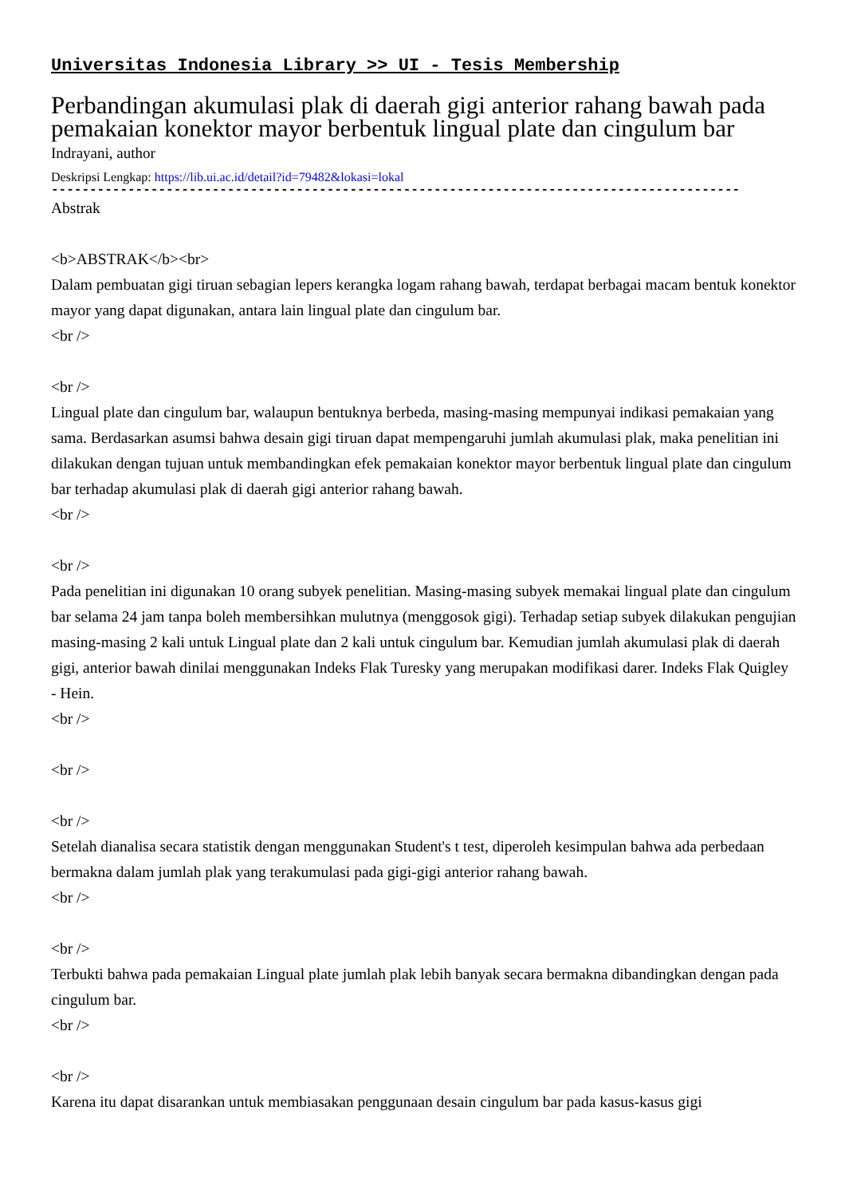Universitas Indonesia Library >> UI - Tesis Membership
Perbandingan akumulasi plak di daerah gigi anterior rahang bawah pada pemakaian konektor mayor berbentuk lingual plate dan cingulum bar
Indrayani, author
Deskripsi Lengkap: https://lib.ui.ac.id/detail?id=79482&lokasi=lokal
------------------------------------------------------------------------------------------
Abstrak
<b>ABSTRAK</b><br>
Dalam pembuatan gigi tiruan sebagian lepers kerangka logam rahang bawah, terdapat berbagai macam bentuk konektor mayor yang dapat digunakan, antara lain lingual plate dan cingulum bar.
<br />
<br />
Lingual plate dan cingulum bar, walaupun bentuknya berbeda, masing-masing mempunyai indikasi pemakaian yang sama. Berdasarkan asumsi bahwa desain gigi tiruan dapat mempengaruhi jumlah akumulasi plak, maka penelitian ini dilakukan dengan tujuan untuk membandingkan efek pemakaian konektor mayor berbentuk lingual plate dan cingulum bar terhadap akumulasi plak di daerah gigi anterior rahang bawah.
<br />
<br />
Pada penelitian ini digunakan 10 orang subyek penelitian. Masing-masing subyek memakai lingual plate dan cingulum bar selama 24 jam tanpa boleh membersihkan mulutnya (menggosok gigi). Terhadap setiap subyek dilakukan pengujian masing-masing 2 kali untuk Lingual plate dan 2 kali untuk cingulum bar. Kemudian jumlah akumulasi plak di daerah gigi, anterior bawah dinilai menggunakan Indeks Flak Turesky yang merupakan modifikasi darer. Indeks Flak Quigley - Hein.
<br />
<br />
<br />
Setelah dianalisa secara statistik dengan menggunakan Student's t test, diperoleh kesimpulan bahwa ada perbedaan bermakna dalam jumlah plak yang terakumulasi pada gigi-gigi anterior rahang bawah.
<br />
<br />
Terbukti bahwa pada pemakaian Lingual plate jumlah plak lebih banyak secara bermakna dibandingkan dengan pada cingulum bar.
<br />
<br />
Karena itu dapat disarankan untuk membiasakan penggunaan desain cingulum bar pada kasus-kasus gigi